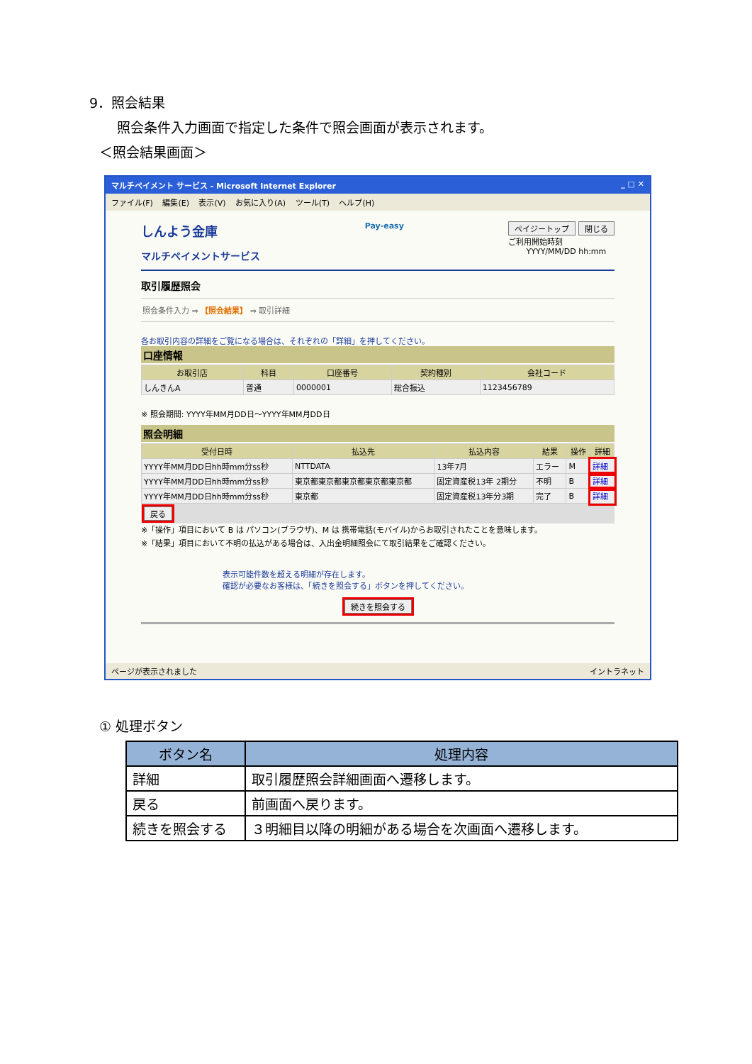9．照会結果
照会条件入力画面で指定した条件で照会画面が表示されます。
＜照会結果画面＞
マルチペイメント サービス - Microsoft Internet Explorer _ □ ✕
ファイル(F) 編集(E) 表示(V) お気に入り(A) ツール(T) ヘルプ(H)
しんよう金庫
マルチペイメントサービス
Pay-easy ペイジートップ 閉じる
ご利用開始時刻
YYYY/MM/DD hh:mm
取引履歴照会
照会条件入力 ⇒ 【照会結果】 ⇒ 取引詳細
各お取引内容の詳細をご覧になる場合は、それぞれの「詳細」を押してください。
口座情報
| お取引店 | 科目 | 口座番号 | 契約種別 | 会社コード |
| --- | --- | --- | --- | --- |
| しんきんA | 普通 | 0000001 | 総合振込 | 1123456789 |
※ 照会期間: YYYY年MM月DD日～YYYY年MM月DD日
照会明細
| 受付日時 | 払込先 | 払込内容 | 結果 | 操作 | 詳細 |
| --- | --- | --- | --- | --- | --- |
| YYYY年MM月DD日hh時mm分ss秒 | NTTDATA | 13年7月 | エラー | M | 詳細 |
| YYYY年MM月DD日hh時mm分ss秒 | 東京都東京都東京都東京都東京都 | 固定資産税13年 2期分 | 不明 | B | 詳細 |
| YYYY年MM月DD日hh時mm分ss秒 | 東京都 | 固定資産税13年分3期 | 完了 | B | 詳細 |
戻る
※「操作」項目において B は パソコン(ブラウザ)、M は 携帯電話(モバイル)からお取引されたことを意味します。
※「結果」項目において不明の払込がある場合は、入出金明細照会にて取引結果をご確認ください。
表示可能件数を超える明細が存在します。
確認が必要なお客様は、「続きを照会する」ボタンを押してください。
続きを照会する
ページが表示されました イントラネット
① 処理ボタン
| ボタン名 | 処理内容 |
| --- | --- |
| 詳細 | 取引履歴照会詳細画面へ遷移します。 |
| 戻る | 前画面へ戻ります。 |
| 続きを照会する | ３明細目以降の明細がある場合を次画面へ遷移します。 |